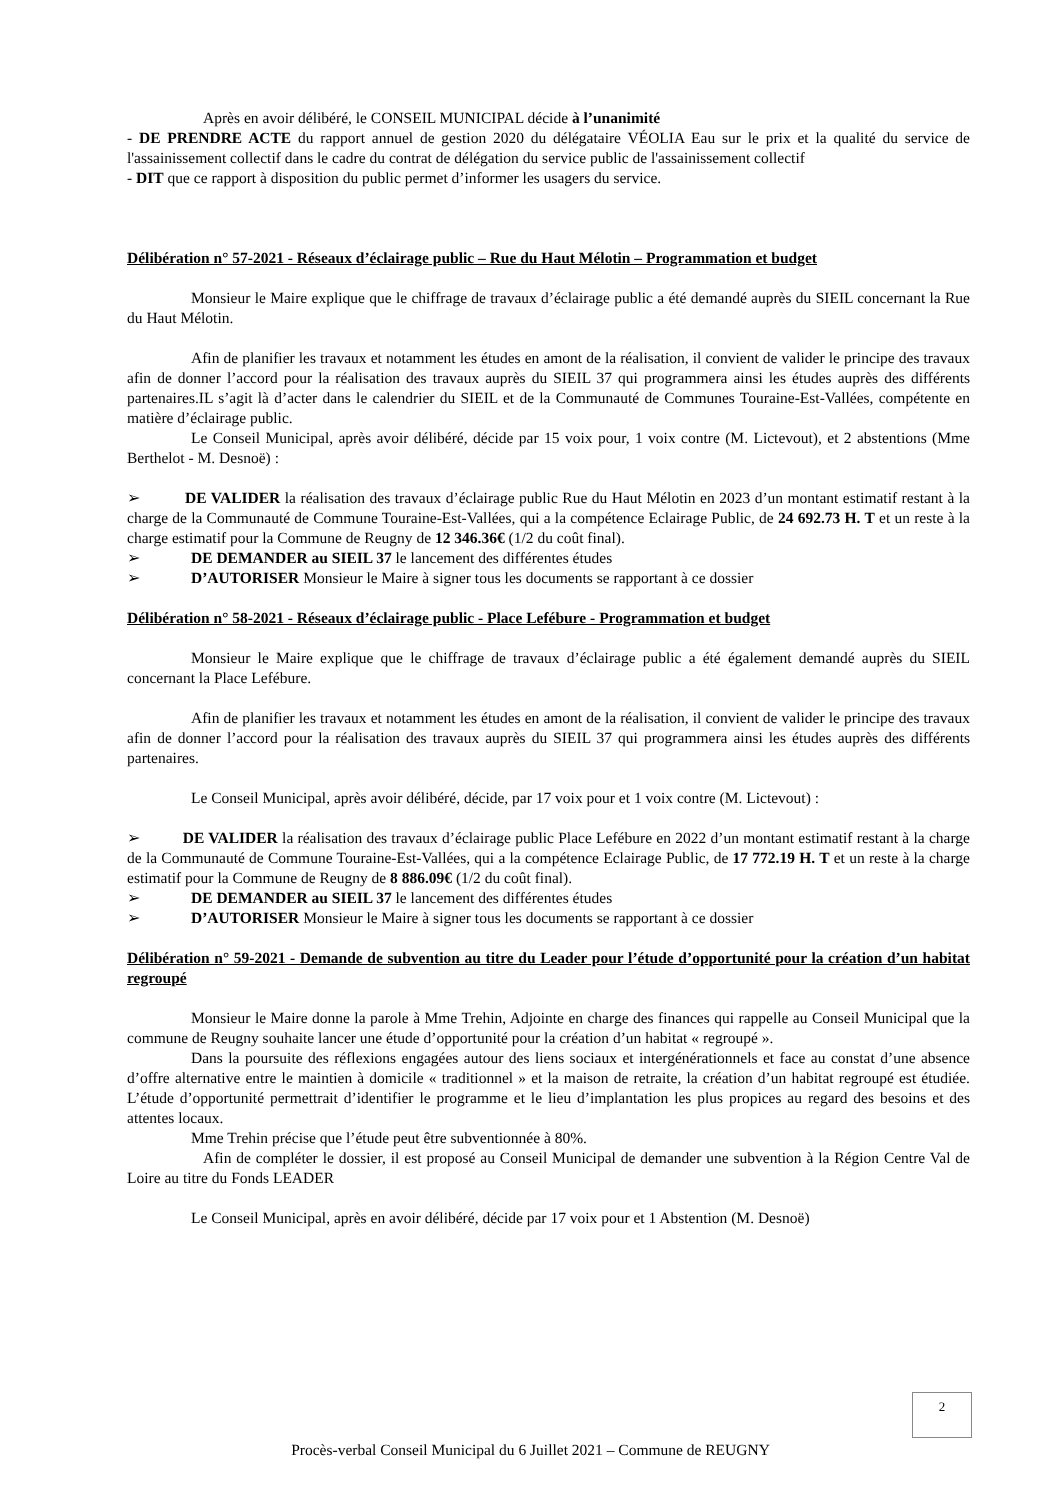Après en avoir délibéré, le CONSEIL MUNICIPAL décide à l’unanimité
- DE PRENDRE ACTE du rapport annuel de gestion 2020 du délégataire VÉOLIA Eau sur le prix et la qualité du service de l'assainissement collectif dans le cadre du contrat de délégation du service public de l'assainissement collectif
- DIT que ce rapport à disposition du public permet d’informer les usagers du service.
Délibération n° 57-2021 - Réseaux d’éclairage public – Rue du Haut Mélotin – Programmation et budget
Monsieur le Maire explique que le chiffrage de travaux d’éclairage public a été demandé auprès du SIEIL concernant la Rue du Haut Mélotin.
Afin de planifier les travaux et notamment les études en amont de la réalisation, il convient de valider le principe des travaux afin de donner l’accord pour la réalisation des travaux auprès du SIEIL 37 qui programmera ainsi les études auprès des différents partenaires.IL s’agit là d’acter dans le calendrier du SIEIL et de la Communauté de Communes Touraine-Est-Vallées, compétente en matière d’éclairage public.
Le Conseil Municipal, après avoir délibéré, décide par 15 voix pour, 1 voix contre (M. Lictevout), et 2 abstentions (Mme Berthelot - M. Desnoë) :
➢ DE VALIDER la réalisation des travaux d’éclairage public Rue du Haut Mélotin en 2023 d’un montant estimatif restant à la charge de la Communauté de Commune Touraine-Est-Vallées, qui a la compétence Eclairage Public, de 24 692.73 H. T et un reste à la charge estimatif pour la Commune de Reugny de 12 346.36€ (1/2 du coût final).
➢ DE DEMANDER au SIEIL 37 le lancement des différentes études
➢ D’AUTORISER Monsieur le Maire à signer tous les documents se rapportant à ce dossier
Délibération n° 58-2021 - Réseaux d’éclairage public - Place Lefébure - Programmation et budget
Monsieur le Maire explique que le chiffrage de travaux d’éclairage public a été également demandé auprès du SIEIL concernant la Place Lefébure.
Afin de planifier les travaux et notamment les études en amont de la réalisation, il convient de valider le principe des travaux afin de donner l’accord pour la réalisation des travaux auprès du SIEIL 37 qui programmera ainsi les études auprès des différents partenaires.
Le Conseil Municipal, après avoir délibéré, décide, par 17 voix pour et 1 voix contre (M. Lictevout) :
➢ DE VALIDER la réalisation des travaux d’éclairage public Place Lefébure en 2022 d’un montant estimatif restant à la charge de la Communauté de Commune Touraine-Est-Vallées, qui a la compétence Eclairage Public, de 17 772.19 H. T et un reste à la charge estimatif pour la Commune de Reugny de 8 886.09€ (1/2 du coût final).
➢ DE DEMANDER au SIEIL 37 le lancement des différentes études
➢ D’AUTORISER Monsieur le Maire à signer tous les documents se rapportant à ce dossier
Délibération n° 59-2021 - Demande de subvention au titre du Leader pour l’étude d’opportunité pour la création d’un habitat regroupé
Monsieur le Maire donne la parole à Mme Trehin, Adjointe en charge des finances qui rappelle au Conseil Municipal que la commune de Reugny souhaite lancer une étude d’opportunité pour la création d’un habitat « regroupé ».
Dans la poursuite des réflexions engagées autour des liens sociaux et intergénérationnels et face au constat d’une absence d’offre alternative entre le maintien à domicile « traditionnel » et la maison de retraite, la création d’un habitat regroupé est étudiée. L’étude d’opportunité permettrait d’identifier le programme et le lieu d’implantation les plus propices au regard des besoins et des attentes locaux.
Mme Trehin précise que l’étude peut être subventionnée à 80%.
Afin de compléter le dossier, il est proposé au Conseil Municipal de demander une subvention à la Région Centre Val de Loire au titre du Fonds LEADER
Le Conseil Municipal, après en avoir délibéré, décide par 17 voix pour et 1 Abstention (M. Desnoë)
2
Procès-verbal Conseil Municipal du 6 Juillet 2021 – Commune de REUGNY